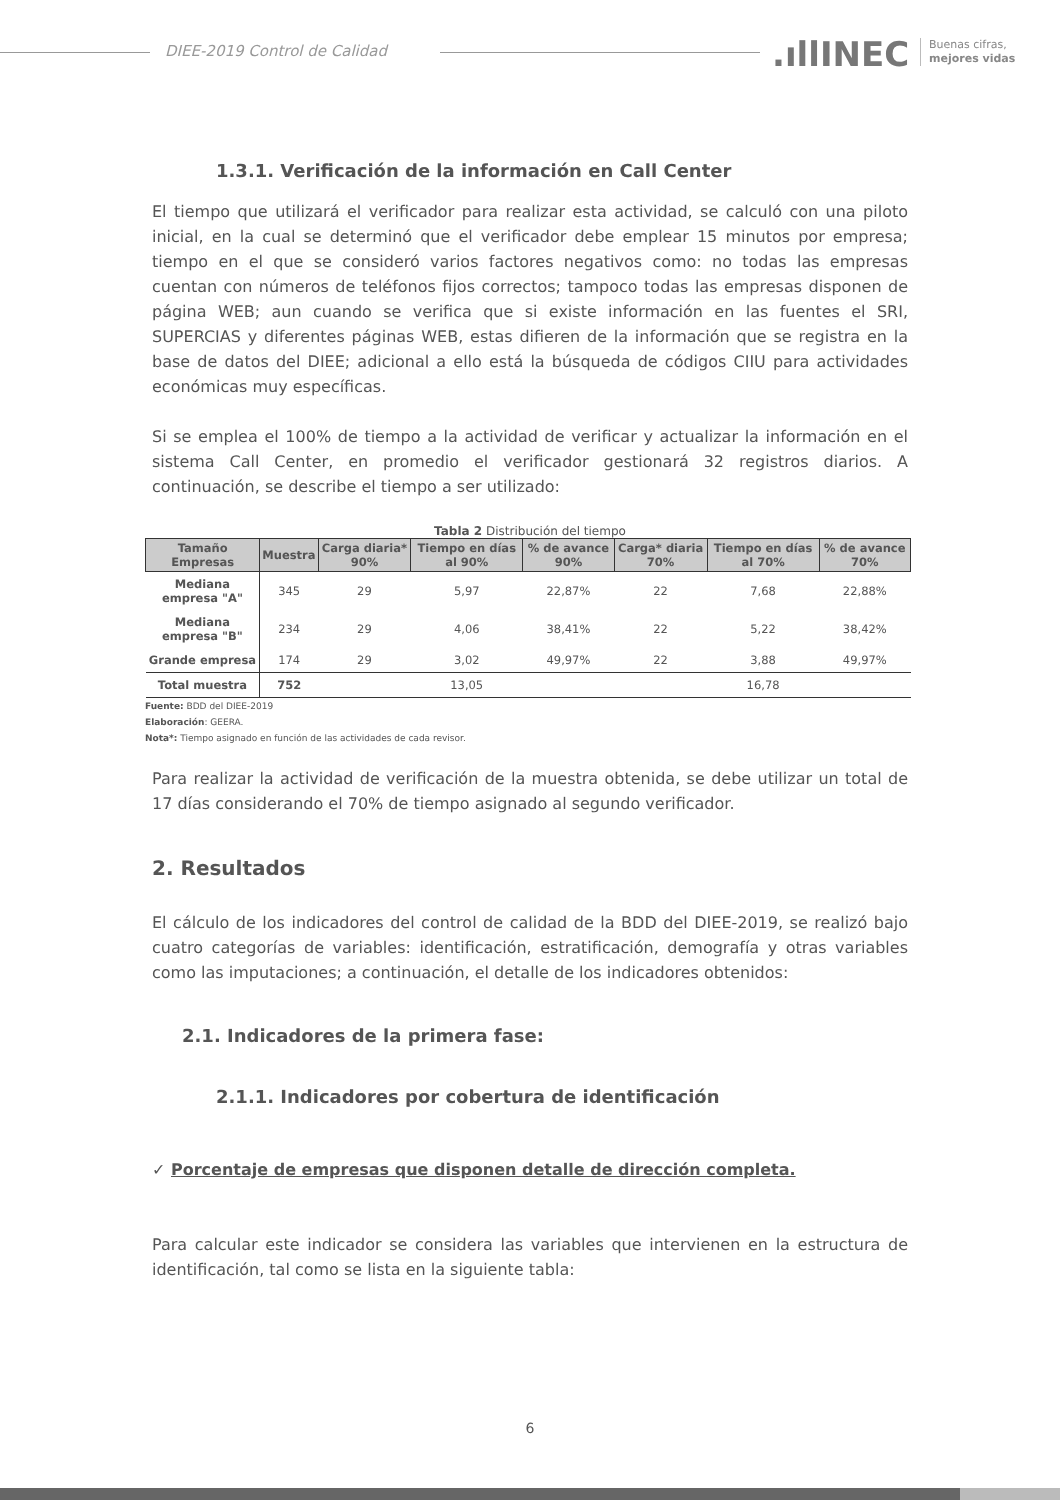DIEE-2019 Control de Calidad .ıllINEC
Buenas cifras,
mejores vidas
1.3.1. Verificación de la información en Call Center
El tiempo que utilizará el verificador para realizar esta actividad, se calculó con una piloto inicial, en la cual se determinó que el verificador debe emplear 15 minutos por empresa; tiempo en el que se consideró varios factores negativos como: no todas las empresas cuentan con números de teléfonos fijos correctos; tampoco todas las empresas disponen de página WEB; aun cuando se verifica que si existe información en las fuentes el SRI, SUPERCIAS y diferentes páginas WEB, estas difieren de la información que se registra en la base de datos del DIEE; adicional a ello está la búsqueda de códigos CIIU para actividades económicas muy específicas.
Si se emplea el 100% de tiempo a la actividad de verificar y actualizar la información en el sistema Call Center, en promedio el verificador gestionará 32 registros diarios. A continuación, se describe el tiempo a ser utilizado:
Tabla 2 Distribución del tiempo
| Tamaño Empresas | Muestra | Carga diaria* 90% | Tiempo en días al 90% | % de avance 90% | Carga* diaria 70% | Tiempo en días al 70% | % de avance 70% |
| --- | --- | --- | --- | --- | --- | --- | --- |
| Mediana empresa "A" | 345 | 29 | 5,97 | 22,87% | 22 | 7,68 | 22,88% |
| Mediana empresa "B" | 234 | 29 | 4,06 | 38,41% | 22 | 5,22 | 38,42% |
| Grande empresa | 174 | 29 | 3,02 | 49,97% | 22 | 3,88 | 49,97% |
| Total muestra | 752 | | 13,05 | | | 16,78 | |
Fuente: BDD del DIEE-2019
Elaboración: GEERA.
Nota*: Tiempo asignado en función de las actividades de cada revisor.
Para realizar la actividad de verificación de la muestra obtenida, se debe utilizar un total de 17 días considerando el 70% de tiempo asignado al segundo verificador.
2. Resultados
El cálculo de los indicadores del control de calidad de la BDD del DIEE-2019, se realizó bajo cuatro categorías de variables: identificación, estratificación, demografía y otras variables como las imputaciones; a continuación, el detalle de los indicadores obtenidos:
2.1. Indicadores de la primera fase:
2.1.1. Indicadores por cobertura de identificación
✓ Porcentaje de empresas que disponen detalle de dirección completa.
Para calcular este indicador se considera las variables que intervienen en la estructura de identificación, tal como se lista en la siguiente tabla:
6